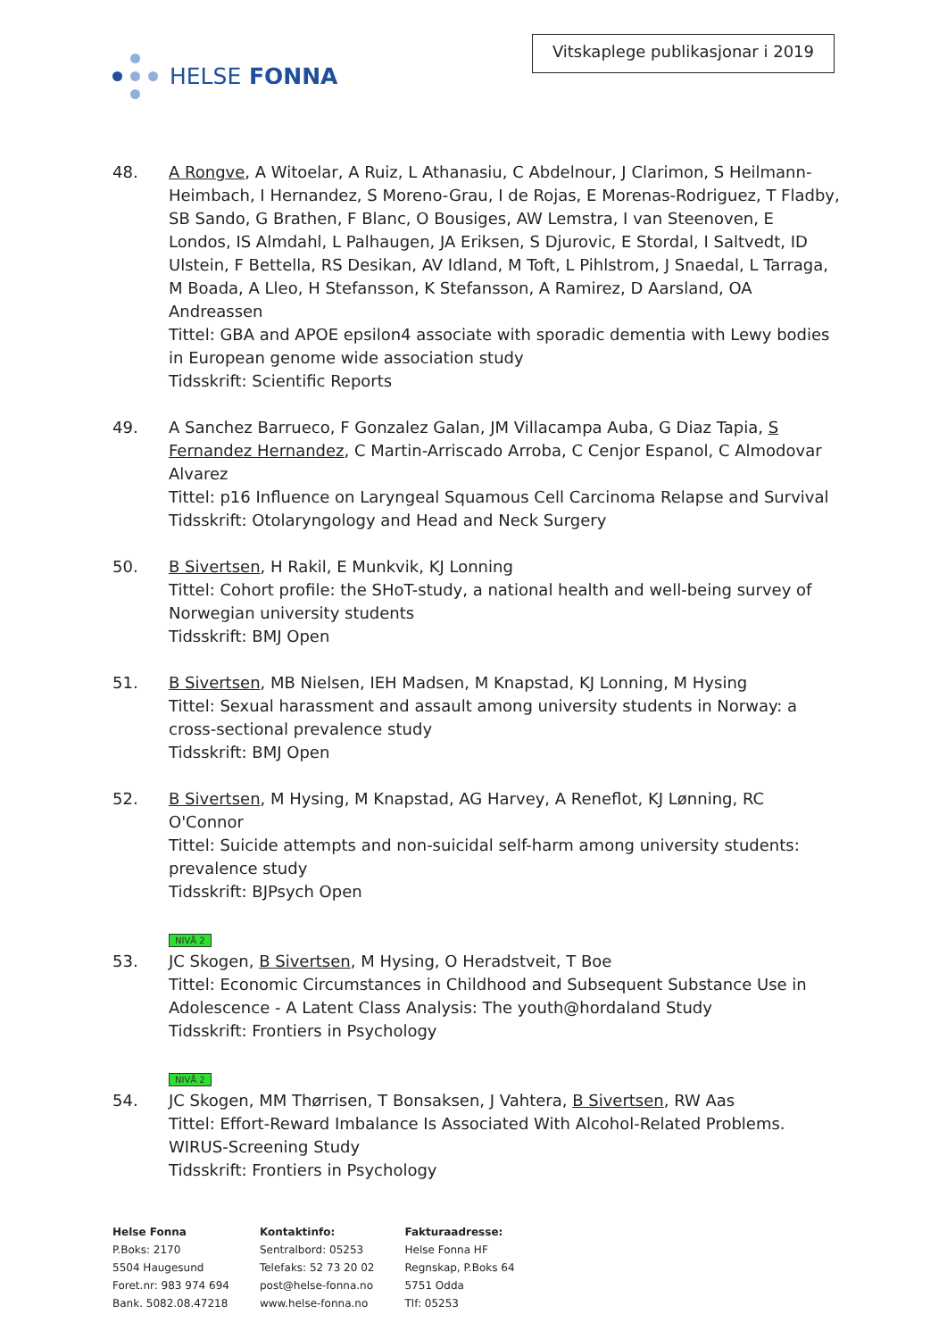HELSE FONNA
Vitskaplege publikasjonar i 2019
48. A Rongve, A Witoelar, A Ruiz, L Athanasiu, C Abdelnour, J Clarimon, S Heilmann-Heimbach, I Hernandez, S Moreno-Grau, I de Rojas, E Morenas-Rodriguez, T Fladby, SB Sando, G Brathen, F Blanc, O Bousiges, AW Lemstra, I van Steenoven, E Londos, IS Almdahl, L Palhaugen, JA Eriksen, S Djurovic, E Stordal, I Saltvedt, ID Ulstein, F Bettella, RS Desikan, AV Idland, M Toft, L Pihlstrom, J Snaedal, L Tarraga, M Boada, A Lleo, H Stefansson, K Stefansson, A Ramirez, D Aarsland, OA Andreassen
Tittel: GBA and APOE epsilon4 associate with sporadic dementia with Lewy bodies in European genome wide association study
Tidsskrift: Scientific Reports
49. A Sanchez Barrueco, F Gonzalez Galan, JM Villacampa Auba, G Diaz Tapia, S Fernandez Hernandez, C Martin-Arriscado Arroba, C Cenjor Espanol, C Almodovar Alvarez
Tittel: p16 Influence on Laryngeal Squamous Cell Carcinoma Relapse and Survival
Tidsskrift: Otolaryngology and Head and Neck Surgery
50. B Sivertsen, H Rakil, E Munkvik, KJ Lonning
Tittel: Cohort profile: the SHoT-study, a national health and well-being survey of Norwegian university students
Tidsskrift: BMJ Open
51. B Sivertsen, MB Nielsen, IEH Madsen, M Knapstad, KJ Lonning, M Hysing
Tittel: Sexual harassment and assault among university students in Norway: a cross-sectional prevalence study
Tidsskrift: BMJ Open
52. B Sivertsen, M Hysing, M Knapstad, AG Harvey, A Reneflot, KJ Lønning, RC O'Connor
Tittel: Suicide attempts and non-suicidal self-harm among university students: prevalence study
Tidsskrift: BJPsych Open
NIVÅ 2
53. JC Skogen, B Sivertsen, M Hysing, O Heradstveit, T Boe
Tittel: Economic Circumstances in Childhood and Subsequent Substance Use in Adolescence - A Latent Class Analysis: The youth@hordaland Study
Tidsskrift: Frontiers in Psychology
NIVÅ 2
54. JC Skogen, MM Thørrisen, T Bonsaksen, J Vahtera, B Sivertsen, RW Aas
Tittel: Effort-Reward Imbalance Is Associated With Alcohol-Related Problems. WIRUS-Screening Study
Tidsskrift: Frontiers in Psychology
Helse Fonna
P.Boks: 2170
5504 Haugesund
Foret.nr: 983 974 694
Bank. 5082.08.47218
Kontaktinfo:
Sentralbord: 05253
Telefaks: 52 73 20 02
post@helse-fonna.no
www.helse-fonna.no
Fakturaadresse:
Helse Fonna HF
Regnskap, P.Boks 64
5751 Odda
Tlf: 05253